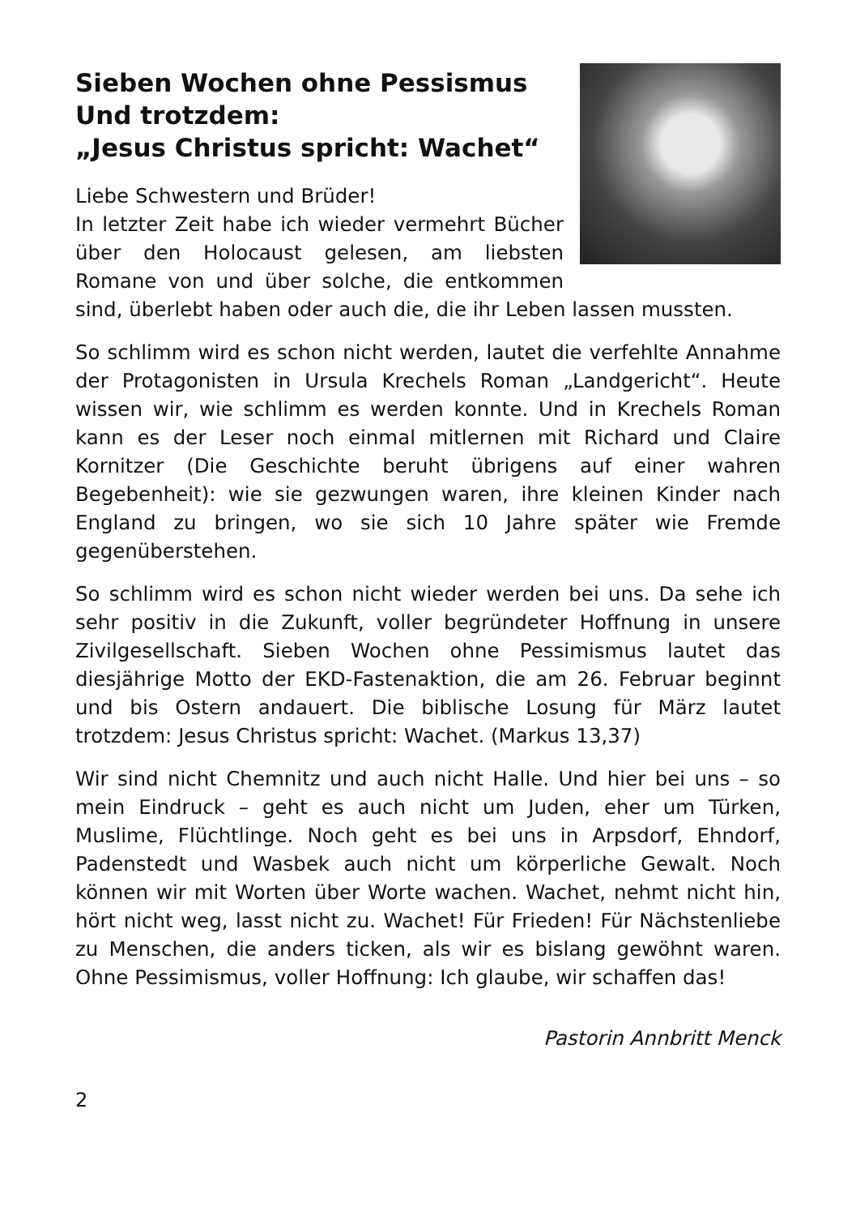Sieben Wochen ohne Pessismus
Und trotzdem:
„Jesus Christus spricht: Wachet“
Liebe Schwestern und Brüder!
In letzter Zeit habe ich wieder vermehrt Bücher über den Holocaust gelesen, am liebsten Romane von und über solche, die entkommen sind, überlebt haben oder auch die, die ihr Leben lassen mussten.
So schlimm wird es schon nicht werden, lautet die verfehlte Annahme der Protagonisten in Ursula Krechels Roman „Landgericht“. Heute wissen wir, wie schlimm es werden konnte. Und in Krechels Roman kann es der Leser noch einmal mitlernen mit Richard und Claire Kornitzer (Die Geschichte beruht übrigens auf einer wahren Begebenheit): wie sie gezwungen waren, ihre kleinen Kinder nach England zu bringen, wo sie sich 10 Jahre später wie Fremde gegenüberstehen.
So schlimm wird es schon nicht wieder werden bei uns. Da sehe ich sehr positiv in die Zukunft, voller begründeter Hoffnung in unsere Zivilgesellschaft. Sieben Wochen ohne Pessimismus lautet das diesjährige Motto der EKD-Fastenaktion, die am 26. Februar beginnt und bis Ostern andauert. Die biblische Losung für März lautet trotzdem: Jesus Christus spricht: Wachet. (Markus 13,37)
Wir sind nicht Chemnitz und auch nicht Halle. Und hier bei uns – so mein Eindruck – geht es auch nicht um Juden, eher um Türken, Muslime, Flüchtlinge. Noch geht es bei uns in Arpsdorf, Ehndorf, Padenstedt und Wasbek auch nicht um körperliche Gewalt. Noch können wir mit Worten über Worte wachen. Wachet, nehmt nicht hin, hört nicht weg, lasst nicht zu. Wachet! Für Frieden! Für Nächstenliebe zu Menschen, die anders ticken, als wir es bislang gewöhnt waren. Ohne Pessimismus, voller Hoffnung: Ich glaube, wir schaffen das!
Pastorin Annbritt Menck
2